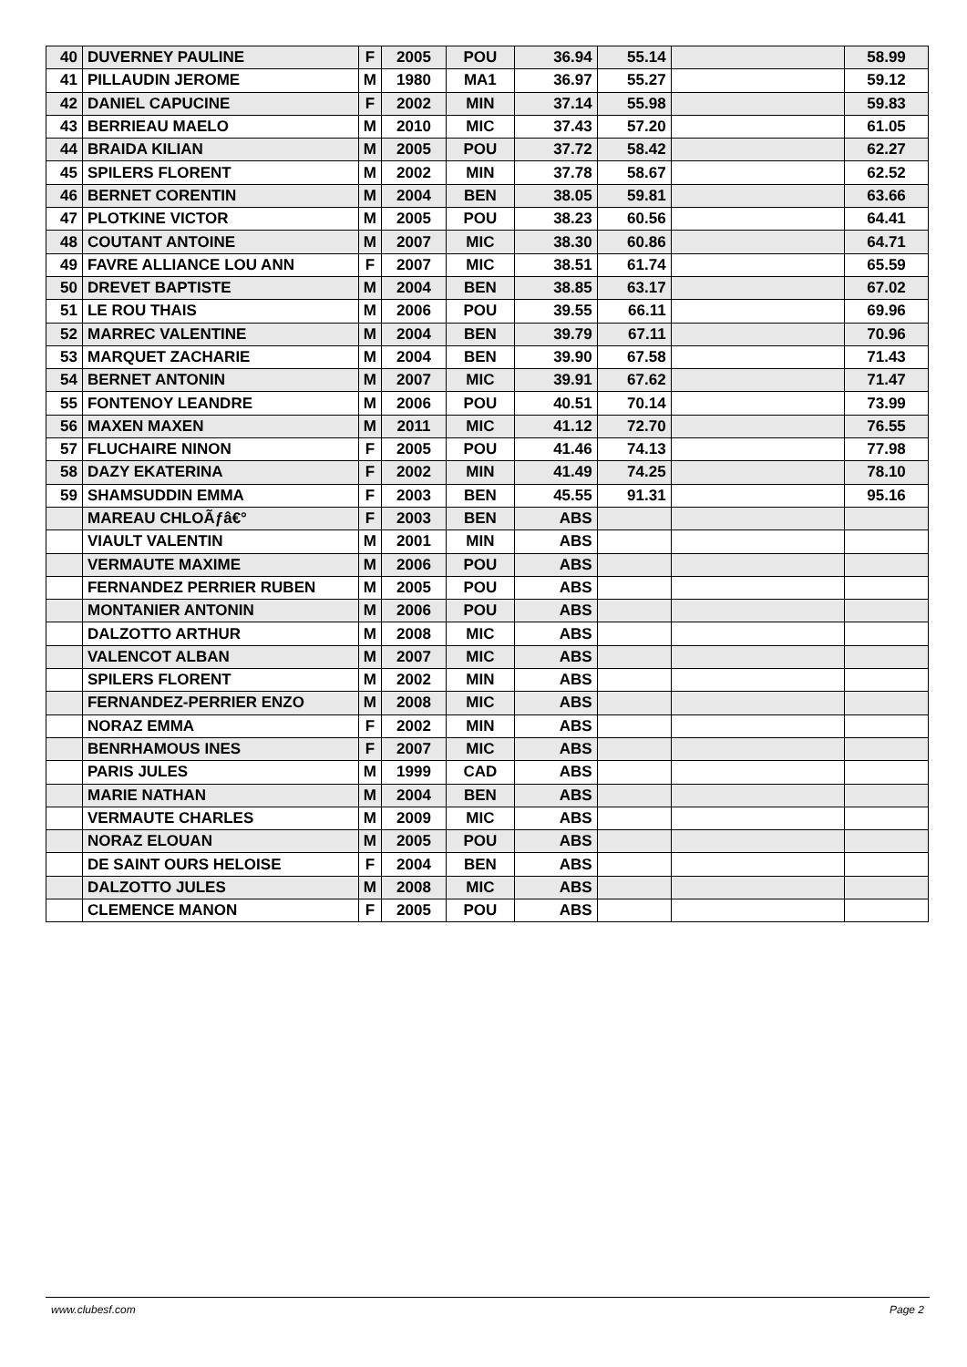| 40 | DUVERNEY PAULINE | F | 2005 | POU | 36.94 | 55.14 | | 58.99 |
| 41 | PILLAUDIN JEROME | M | 1980 | MA1 | 36.97 | 55.27 | | 59.12 |
| 42 | DANIEL CAPUCINE | F | 2002 | MIN | 37.14 | 55.98 | | 59.83 |
| 43 | BERRIEAU MAELO | M | 2010 | MIC | 37.43 | 57.20 | | 61.05 |
| 44 | BRAIDA KILIAN | M | 2005 | POU | 37.72 | 58.42 | | 62.27 |
| 45 | SPILERS FLORENT | M | 2002 | MIN | 37.78 | 58.67 | | 62.52 |
| 46 | BERNET CORENTIN | M | 2004 | BEN | 38.05 | 59.81 | | 63.66 |
| 47 | PLOTKINE VICTOR | M | 2005 | POU | 38.23 | 60.56 | | 64.41 |
| 48 | COUTANT ANTOINE | M | 2007 | MIC | 38.30 | 60.86 | | 64.71 |
| 49 | FAVRE ALLIANCE LOU ANN | F | 2007 | MIC | 38.51 | 61.74 | | 65.59 |
| 50 | DREVET BAPTISTE | M | 2004 | BEN | 38.85 | 63.17 | | 67.02 |
| 51 | LE ROU THAIS | M | 2006 | POU | 39.55 | 66.11 | | 69.96 |
| 52 | MARREC VALENTINE | M | 2004 | BEN | 39.79 | 67.11 | | 70.96 |
| 53 | MARQUET ZACHARIE | M | 2004 | BEN | 39.90 | 67.58 | | 71.43 |
| 54 | BERNET ANTONIN | M | 2007 | MIC | 39.91 | 67.62 | | 71.47 |
| 55 | FONTENOY LEANDRE | M | 2006 | POU | 40.51 | 70.14 | | 73.99 |
| 56 | MAXEN MAXEN | M | 2011 | MIC | 41.12 | 72.70 | | 76.55 |
| 57 | FLUCHAIRE NINON | F | 2005 | POU | 41.46 | 74.13 | | 77.98 |
| 58 | DAZY EKATERINA | F | 2002 | MIN | 41.49 | 74.25 | | 78.10 |
| 59 | SHAMSUDDIN EMMA | F | 2003 | BEN | 45.55 | 91.31 | | 95.16 |
| | MAREAU CHLOÃƒâ€° | F | 2003 | BEN | ABS | | | |
| | VIAULT VALENTIN | M | 2001 | MIN | ABS | | | |
| | VERMAUTE MAXIME | M | 2006 | POU | ABS | | | |
| | FERNANDEZ PERRIER RUBEN | M | 2005 | POU | ABS | | | |
| | MONTANIER ANTONIN | M | 2006 | POU | ABS | | | |
| | DALZOTTO ARTHUR | M | 2008 | MIC | ABS | | | |
| | VALENCOT ALBAN | M | 2007 | MIC | ABS | | | |
| | SPILERS FLORENT | M | 2002 | MIN | ABS | | | |
| | FERNANDEZ-PERRIER ENZO | M | 2008 | MIC | ABS | | | |
| | NORAZ EMMA | F | 2002 | MIN | ABS | | | |
| | BENRHAMOUS INES | F | 2007 | MIC | ABS | | | |
| | PARIS JULES | M | 1999 | CAD | ABS | | | |
| | MARIE NATHAN | M | 2004 | BEN | ABS | | | |
| | VERMAUTE CHARLES | M | 2009 | MIC | ABS | | | |
| | NORAZ ELOUAN | M | 2005 | POU | ABS | | | |
| | DE SAINT OURS HELOISE | F | 2004 | BEN | ABS | | | |
| | DALZOTTO JULES | M | 2008 | MIC | ABS | | | |
| | CLEMENCE MANON | F | 2005 | POU | ABS | | | |
www.clubesf.com Page 2